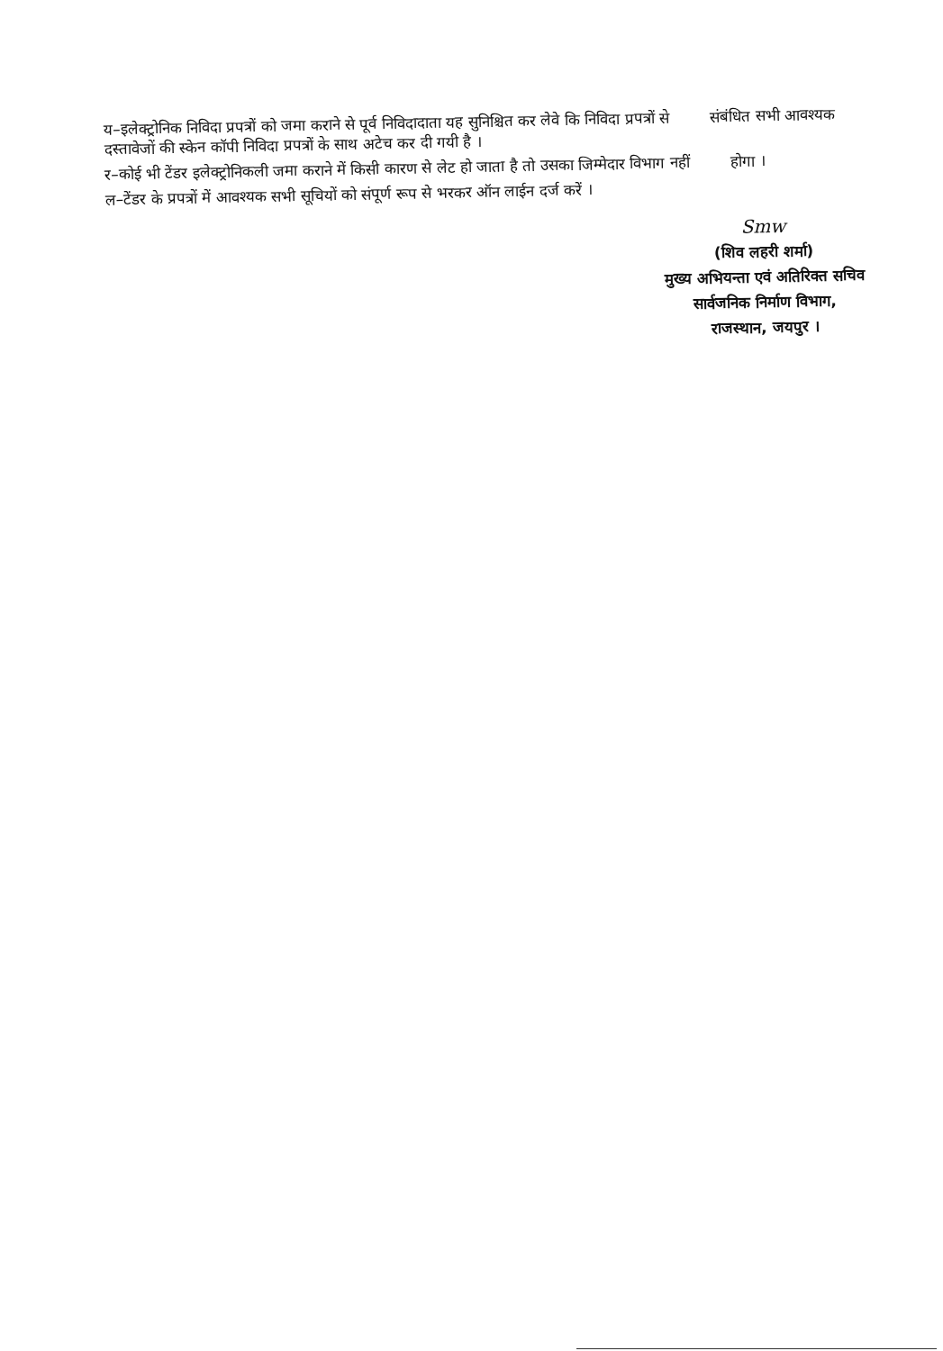य–इलेक्ट्रोनिक निविदा प्रपत्रों को जमा कराने से पूर्व निविदादाता यह सुनिश्चित कर लेवे कि निविदा प्रपत्रों से संबंधित सभी आवश्यक दस्तावेजों की स्केन कॉपी निविदा प्रपत्रों के साथ अटेच कर दी गयी है ।
र–कोई भी टेंडर इलेक्ट्रोनिकली जमा कराने में किसी कारण से लेट हो जाता है तो उसका जिम्मेदार विभाग नहीं होगा ।
ल–टेंडर के प्रपत्रों में आवश्यक सभी सूचियों को संपूर्ण रूप से भरकर ऑन लाईन दर्ज करें ।
Smw
(शिव लहरी शर्मा)
मुख्य अभियन्ता एवं अतिरिक्त सचिव
सार्वजनिक निर्माण विभाग,
राजस्थान, जयपुर ।